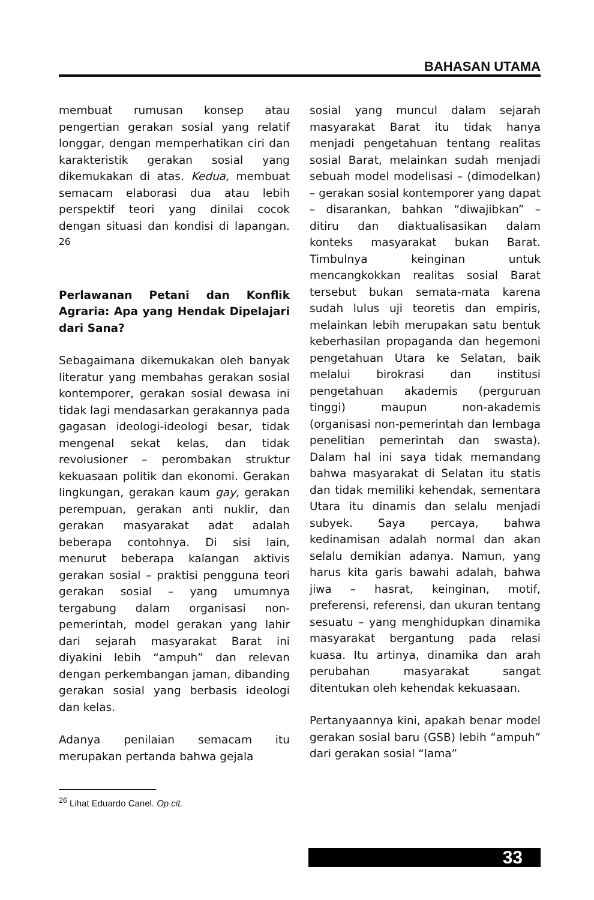BAHASAN UTAMA
membuat rumusan konsep atau pengertian gerakan sosial yang relatif longgar, dengan memperhatikan ciri dan karakteristik gerakan sosial yang dikemukakan di atas. Kedua, membuat semacam elaborasi dua atau lebih perspektif teori yang dinilai cocok dengan situasi dan kondisi di lapangan. <sup>26</sup>
Perlawanan Petani dan Konflik Agraria: Apa yang Hendak Dipelajari dari Sana?
Sebagaimana dikemukakan oleh banyak literatur yang membahas gerakan sosial kontemporer, gerakan sosial dewasa ini tidak lagi mendasarkan gerakannya pada gagasan ideologi-ideologi besar, tidak mengenal sekat kelas, dan tidak revolusioner – perombakan struktur kekuasaan politik dan ekonomi. Gerakan lingkungan, gerakan kaum gay, gerakan perempuan, gerakan anti nuklir, dan gerakan masyarakat adat adalah beberapa contohnya. Di sisi lain, menurut beberapa kalangan aktivis gerakan sosial – praktisi pengguna teori gerakan sosial – yang umumnya tergabung dalam organisasi non-pemerintah, model gerakan yang lahir dari sejarah masyarakat Barat ini diyakini lebih “ampuh” dan relevan dengan perkembangan jaman, dibanding gerakan sosial yang berbasis ideologi dan kelas.
Adanya penilaian semacam itu merupakan pertanda bahwa gejala
sosial yang muncul dalam sejarah masyarakat Barat itu tidak hanya menjadi pengetahuan tentang realitas sosial Barat, melainkan sudah menjadi sebuah model modelisasi – (dimodelkan) – gerakan sosial kontemporer yang dapat – disarankan, bahkan “diwajibkan” – ditiru dan diaktualisasikan dalam konteks masyarakat bukan Barat. Timbulnya keinginan untuk mencangkokkan realitas sosial Barat tersebut bukan semata-mata karena sudah lulus uji teoretis dan empiris, melainkan lebih merupakan satu bentuk keberhasilan propaganda dan hegemoni pengetahuan Utara ke Selatan, baik melalui birokrasi dan institusi pengetahuan akademis (perguruan tinggi) maupun non-akademis (organisasi non-pemerintah dan lembaga penelitian pemerintah dan swasta). Dalam hal ini saya tidak memandang bahwa masyarakat di Selatan itu statis dan tidak memiliki kehendak, sementara Utara itu dinamis dan selalu menjadi subyek. Saya percaya, bahwa kedinamisan adalah normal dan akan selalu demikian adanya. Namun, yang harus kita garis bawahi adalah, bahwa jiwa – hasrat, keinginan, motif, preferensi, referensi, dan ukuran tentang sesuatu – yang menghidupkan dinamika masyarakat bergantung pada relasi kuasa. Itu artinya, dinamika dan arah perubahan masyarakat sangat ditentukan oleh kehendak kekuasaan.
Pertanyaannya kini, apakah benar model gerakan sosial baru (GSB) lebih “ampuh” dari gerakan sosial “lama”
<sup>26</sup> Lihat Eduardo Canel. Op cit.
33